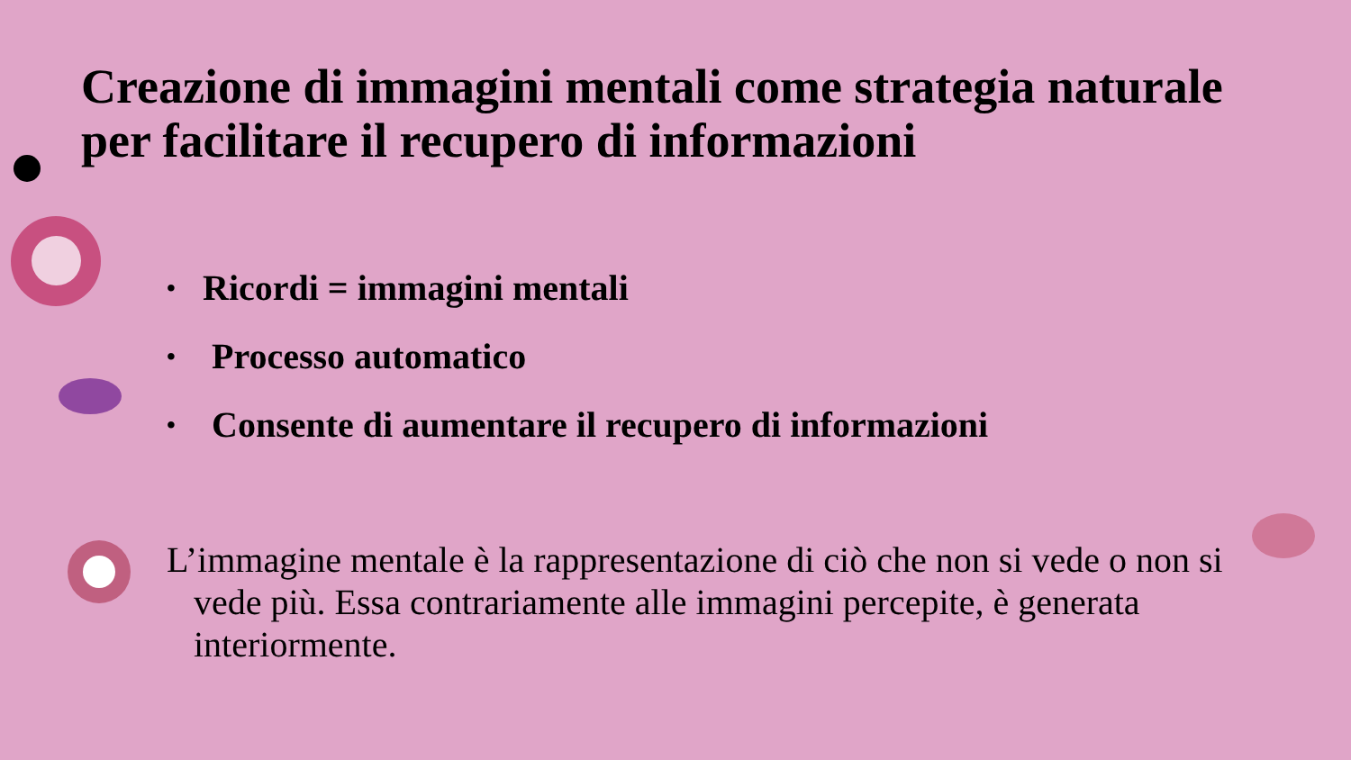Creazione di immagini mentali come strategia naturale per facilitare il recupero di informazioni
• Ricordi = immagini mentali
• Processo automatico
• Consente di aumentare il recupero di informazioni
L’immagine mentale è la rappresentazione di ciò che non si vede o non si vede più. Essa contrariamente alle immagini percepite, è generata interiormente.